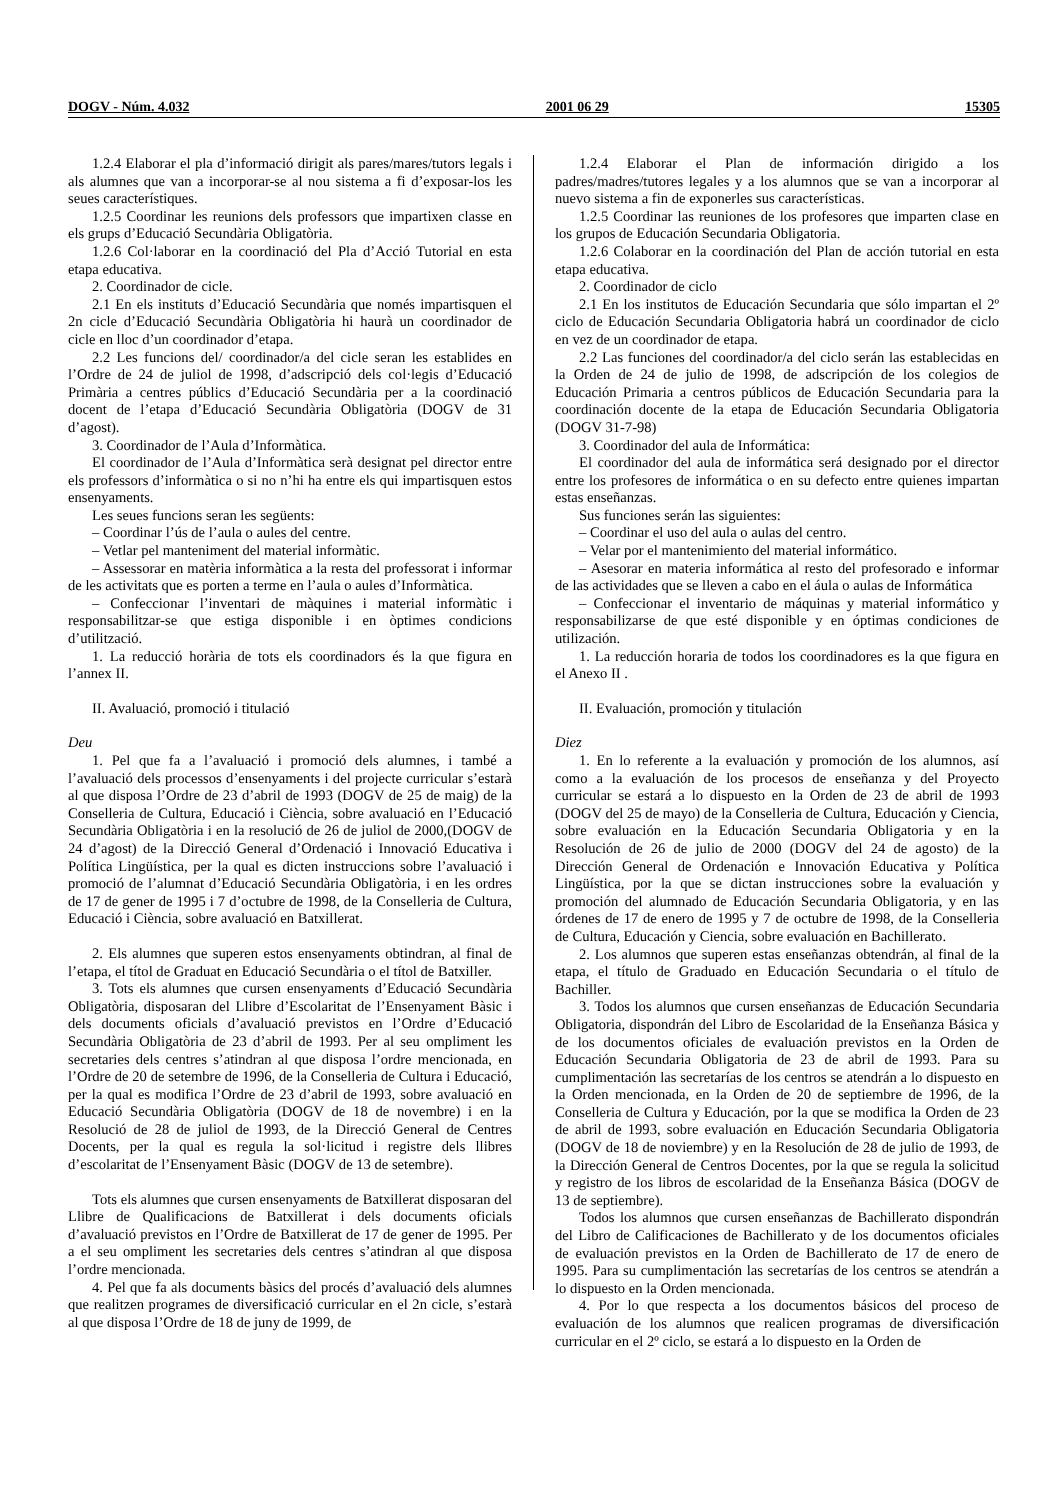DOGV - Núm. 4.032 2001 06 29 15305
1.2.4 Elaborar el pla d’informació dirigit als pares/mares/tutors legals i als alumnes que van a incorporar-se al nou sistema a fi d’exposar-los les seues característiques.
1.2.5 Coordinar les reunions dels professors que impartixen classe en els grups d’Educació Secundària Obligatòria.
1.2.6 Col·laborar en la coordinació del Pla d’Acció Tutorial en esta etapa educativa.
2. Coordinador de cicle.
2.1 En els instituts d’Educació Secundària que només impartisquen el 2n cicle d’Educació Secundària Obligatòria hi haurà un coordinador de cicle en lloc d’un coordinador d’etapa.
2.2 Les funcions del/ coordinador/a del cicle seran les establides en l’Ordre de 24 de juliol de 1998, d’adscripció dels col·legis d’Educació Primària a centres públics d’Educació Secundària per a la coordinació docent de l’etapa d’Educació Secundària Obligatòria (DOGV de 31 d’agost).
3. Coordinador de l’Aula d’Informàtica.
El coordinador de l’Aula d’Informàtica serà designat pel director entre els professors d’informàtica o si no n’hi ha entre els qui impartisquen estos ensenyaments.
Les seues funcions seran les següents:
– Coordinar l’ús de l’aula o aules del centre.
– Vetlar pel manteniment del material informàtic.
– Assessorar en matèria informàtica a la resta del professorat i informar de les activitats que es porten a terme en l’aula o aules d’Informàtica.
– Confeccionar l’inventari de màquines i material informàtic i responsabilitzar-se que estiga disponible i en òptimes condicions d’utilització.
1. La reducció horària de tots els coordinadors és la que figura en l’annex II.
II. Avaluació, promoció i titulació
Deu
1. Pel que fa a l’avaluació i promoció dels alumnes, i també a l’avaluació dels processos d’ensenyaments i del projecte curricular s’estarà al que disposa l’Ordre de 23 d’abril de 1993 (DOGV de 25 de maig) de la Conselleria de Cultura, Educació i Ciència, sobre avaluació en l’Educació Secundària Obligatòria i en la resolució de 26 de juliol de 2000,(DOGV de 24 d’agost) de la Direcció General d’Ordenació i Innovació Educativa i Política Lingüística, per la qual es dicten instruccions sobre l’avaluació i promoció de l’alumnat d’Educació Secundària Obligatòria, i en les ordres de 17 de gener de 1995 i 7 d’octubre de 1998, de la Conselleria de Cultura, Educació i Ciència, sobre avaluació en Batxillerat.
2. Els alumnes que superen estos ensenyaments obtindran, al final de l’etapa, el títol de Graduat en Educació Secundària o el títol de Batxiller.
3. Tots els alumnes que cursen ensenyaments d’Educació Secundària Obligatòria, disposaran del Llibre d’Escolaritat de l’Ensenyament Bàsic i dels documents oficials d’avaluació previstos en l’Ordre d’Educació Secundària Obligatòria de 23 d’abril de 1993. Per al seu ompliment les secretaries dels centres s’atindran al que disposa l’ordre mencionada, en l’Ordre de 20 de setembre de 1996, de la Conselleria de Cultura i Educació, per la qual es modifica l’Ordre de 23 d’abril de 1993, sobre avaluació en Educació Secundària Obligatòria (DOGV de 18 de novembre) i en la Resolució de 28 de juliol de 1993, de la Direcció General de Centres Docents, per la qual es regula la sol·licitud i registre dels llibres d’escolaritat de l’Ensenyament Bàsic (DOGV de 13 de setembre).
Tots els alumnes que cursen ensenyaments de Batxillerat disposaran del Llibre de Qualificacions de Batxillerat i dels documents oficials d’avaluació previstos en l’Ordre de Batxillerat de 17 de gener de 1995. Per a el seu ompliment les secretaries dels centres s’atindran al que disposa l’ordre mencionada.
4. Pel que fa als documents bàsics del procés d’avaluació dels alumnes que realitzen programes de diversificació curricular en el 2n cicle, s’estarà al que disposa l’Ordre de 18 de juny de 1999, de
1.2.4 Elaborar el Plan de información dirigido a los padres/madres/tutores legales y a los alumnos que se van a incorporar al nuevo sistema a fin de exponerles sus características.
1.2.5 Coordinar las reuniones de los profesores que imparten clase en los grupos de Educación Secundaria Obligatoria.
1.2.6 Colaborar en la coordinación del Plan de acción tutorial en esta etapa educativa.
2. Coordinador de ciclo
2.1 En los institutos de Educación Secundaria que sólo impartan el 2º ciclo de Educación Secundaria Obligatoria habrá un coordinador de ciclo en vez de un coordinador de etapa.
2.2 Las funciones del coordinador/a del ciclo serán las establecidas en la Orden de 24 de julio de 1998, de adscripción de los colegios de Educación Primaria a centros públicos de Educación Secundaria para la coordinación docente de la etapa de Educación Secundaria Obligatoria (DOGV 31-7-98)
3. Coordinador del aula de Informática:
El coordinador del aula de informática será designado por el director entre los profesores de informática o en su defecto entre quienes impartan estas enseñanzas.
Sus funciones serán las siguientes:
– Coordinar el uso del aula o aulas del centro.
– Velar por el mantenimiento del material informático.
– Asesorar en materia informática al resto del profesorado e informar de las actividades que se lleven a cabo en el áula o aulas de Informática
– Confeccionar el inventario de máquinas y material informático y responsabilizarse de que esté disponible y en óptimas condiciones de utilización.
1. La reducción horaria de todos los coordinadores es la que figura en el Anexo II .
II. Evaluación, promoción y titulación
Diez
1. En lo referente a la evaluación y promoción de los alumnos, así como a la evaluación de los procesos de enseñanza y del Proyecto curricular se estará a lo dispuesto en la Orden de 23 de abril de 1993 (DOGV del 25 de mayo) de la Conselleria de Cultura, Educación y Ciencia, sobre evaluación en la Educación Secundaria Obligatoria y en la Resolución de 26 de julio de 2000 (DOGV del 24 de agosto) de la Dirección General de Ordenación e Innovación Educativa y Política Lingüística, por la que se dictan instrucciones sobre la evaluación y promoción del alumnado de Educación Secundaria Obligatoria, y en las órdenes de 17 de enero de 1995 y 7 de octubre de 1998, de la Conselleria de Cultura, Educación y Ciencia, sobre evaluación en Bachillerato.
2. Los alumnos que superen estas enseñanzas obtendrán, al final de la etapa, el título de Graduado en Educación Secundaria o el título de Bachiller.
3. Todos los alumnos que cursen enseñanzas de Educación Secundaria Obligatoria, dispondrán del Libro de Escolaridad de la Enseñanza Básica y de los documentos oficiales de evaluación previstos en la Orden de Educación Secundaria Obligatoria de 23 de abril de 1993. Para su cumplimentación las secretarías de los centros se atendrán a lo dispuesto en la Orden mencionada, en la Orden de 20 de septiembre de 1996, de la Conselleria de Cultura y Educación, por la que se modifica la Orden de 23 de abril de 1993, sobre evaluación en Educación Secundaria Obligatoria (DOGV de 18 de noviembre) y en la Resolución de 28 de julio de 1993, de la Dirección General de Centros Docentes, por la que se regula la solicitud y registro de los libros de escolaridad de la Enseñanza Básica (DOGV de 13 de septiembre).
Todos los alumnos que cursen enseñanzas de Bachillerato dispondrán del Libro de Calificaciones de Bachillerato y de los documentos oficiales de evaluación previstos en la Orden de Bachillerato de 17 de enero de 1995. Para su cumplimentación las secretarías de los centros se atendrán a lo dispuesto en la Orden mencionada.
4. Por lo que respecta a los documentos básicos del proceso de evaluación de los alumnos que realicen programas de diversificación curricular en el 2º ciclo, se estará a lo dispuesto en la Orden de